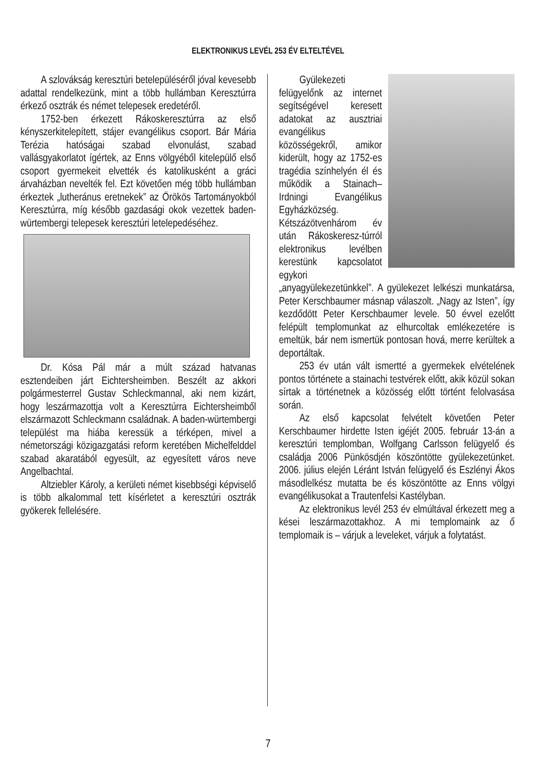ELEKTRONIKUS LEVÉL 253 ÉV ELTELTÉVEL
A szlovákság keresztúri betelepüléséről jóval kevesebb adattal rendelkezünk, mint a több hullámban Keresztúrra érkező osztrák és német telepesek eredetéről.
1752-ben érkezett Rákoskeresztúrra az első kényszerkitelepített, stájer evangélikus csoport. Bár Mária Terézia hatóságai szabad elvonulást, szabad vallásgyakorlatot ígértek, az Enns völgyéből kitelepülő első csoport gyermekeit elvették és katolikusként a gráci árvaházban nevelték fel. Ezt követően még több hullámban érkeztek „lutheránus eretnekek” az Örökös Tartományokból Keresztúrra, míg később gazdasági okok vezettek baden-würtembergi telepesek keresztúri letelepedéséhez.
Dr. Kósa Pál már a múlt század hatvanas esztendeiben járt Eichtersheimben. Beszélt az akkori polgármesterrel Gustav Schleckmannal, aki nem kizárt, hogy leszármazottja volt a Keresztúrra Eichtersheimből elszármazott Schleckmann családnak. A baden-würtembergi települést ma hiába keressük a térképen, mivel a németországi közigazgatási reform keretében Michelfelddel szabad akaratából egyesült, az egyesített város neve Angelbachtal.
Altziebler Károly, a kerületi német kisebbségi képviselő is több alkalommal tett kísérletet a keresztúri osztrák gyökerek fellelésére.
Gyülekezeti felügyelőnk az internet segítségével keresett adatokat az ausztriai evangélikus közösségekről, amikor kiderült, hogy az 1752-es tragédia színhelyén él és működik a Stainach–Irdningi Evangélikus Egyházközség. Kétszázötvenhárom év után Rákoskeresz-túrról elektronikus levélben kerestünk kapcsolatot egykori „anyagyülekezetünkkel”. A gyülekezet lelkészi munkatársa, Peter Kerschbaumer másnap válaszolt. „Nagy az Isten”, így kezdődött Peter Kerschbaumer levele. 50 évvel ezelőtt felépült templomunkat az elhurcoltak emlékezetére is emeltük, bár nem ismertük pontosan hová, merre kerültek a deportáltak.
253 év után vált ismertté a gyermekek elvételének pontos története a stainachi testvérek előtt, akik közül sokan sírtak a történetnek a közösség előtt történt felolvasása során.
Az első kapcsolat felvételt követően Peter Kerschbaumer hirdette Isten igéjét 2005. február 13-án a keresztúri templomban, Wolfgang Carlsson felügyelő és családja 2006 Pünkösdjén köszöntötte gyülekezetünket. 2006. július elején Léránt István felügyelő és Eszlényi Ákos másodlelkész mutatta be és köszöntötte az Enns völgyi evangélikusokat a Trautenfelsi Kastélyban.
Az elektronikus levél 253 év elmúltával érkezett meg a kései leszármazottakhoz. A mi templomaink az ő templomaik is – várjuk a leveleket, várjuk a folytatást.
7